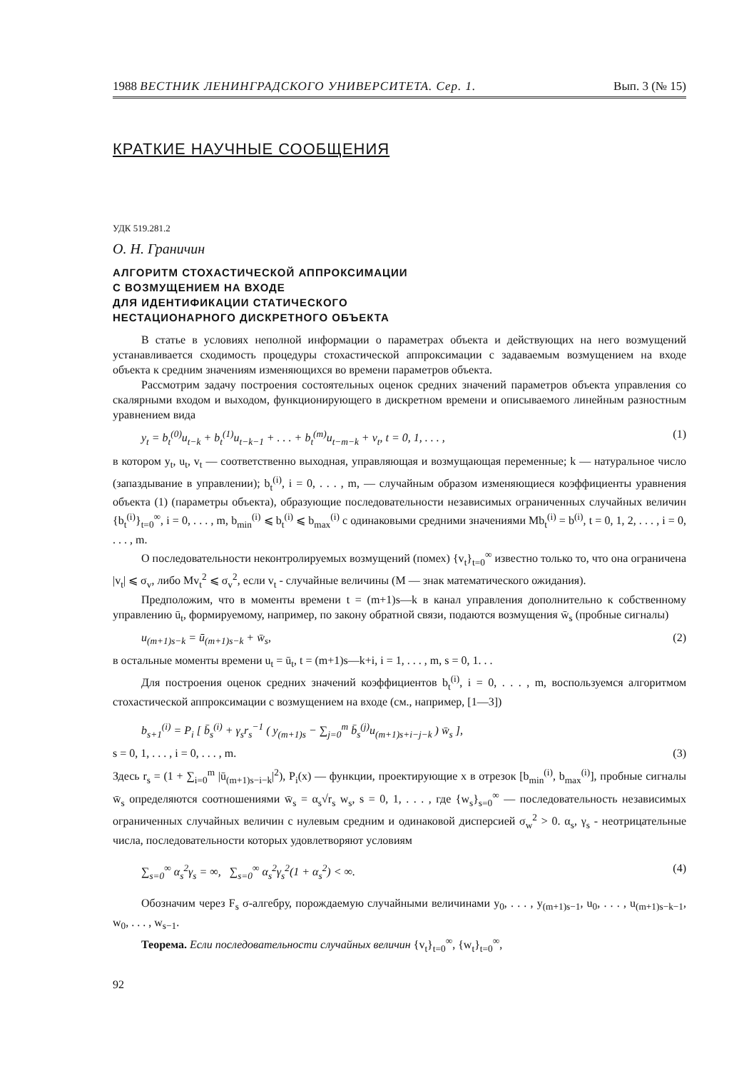1988 ВЕСТНИК ЛЕНИНГРАДСКОГО УНИВЕРСИТЕТА. Сер. 1. Вып. 3 (№ 15)
КРАТКИЕ НАУЧНЫЕ СООБЩЕНИЯ
УДК 519.281.2
О. Н. Граничин
АЛГОРИТМ СТОХАСТИЧЕСКОЙ АППРОКСИМАЦИИ
С ВОЗМУЩЕНИЕМ НА ВХОДЕ
ДЛЯ ИДЕНТИФИКАЦИИ СТАТИЧЕСКОГО
НЕСТАЦИОНАРНОГО ДИСКРЕТНОГО ОБЪЕКТА
В статье в условиях неполной информации о параметрах объекта и действующих на него возмущений устанавливается сходимость процедуры стохастической аппроксимации с задаваемым возмущением на входе объекта к средним значениям изменяющихся во времени параметров объекта.
Рассмотрим задачу построения состоятельных оценок средних значений параметров объекта управления со скалярными входом и выходом, функционирующего в дискретном времени и описываемого линейным разностным уравнением вида
y<sub>t</sub> = b<sub>t</sub><sup>(0)</sup>u<sub>t−k</sub> + b<sub>t</sub><sup>(1)</sup>u<sub>t−k−1</sub> + . . . + b<sub>t</sub><sup>(m)</sup>u<sub>t−m−k</sub> + v<sub>t</sub>, t = 0, 1, . . . , (1)
в котором y<sub>t</sub>, u<sub>t</sub>, v<sub>t</sub> — соответственно выходная, управляющая и возмущающая переменные; k — натуральное число (запаздывание в управлении); b<sub>t</sub><sup>(i)</sup>, i = 0, . . . , m, — случайным образом изменяющиеся коэффициенты уравнения объекта (1) (параметры объекта), образующие последовательности независимых ограниченных случайных величин {b<sub>t</sub><sup>(i)</sup>}<sub>t=0</sub><sup>∞</sup>, i = 0, . . . , m, b<sub>min</sub><sup>(i)</sup> ⩽ b<sub>t</sub><sup>(i)</sup> ⩽ b<sub>max</sub><sup>(i)</sup> с одинаковыми средними значениями Mb<sub>t</sub><sup>(i)</sup> = b<sup>(i)</sup>, t = 0, 1, 2, . . . , i = 0, . . . , m.
О последовательности неконтролируемых возмущений (помех) {v<sub>t</sub>}<sub>t=0</sub><sup>∞</sup> известно только то, что она ограничена |v<sub>t</sub>| ⩽ σ<sub>v</sub>, либо Mv<sub>t</sub><sup>2</sup> ⩽ σ<sub>v</sub><sup>2</sup>, если v<sub>t</sub> - случайные величины (M — знак математического ожидания).
Предположим, что в моменты времени t = (m+1)s—k в канал управления дополнительно к собственному управлению ū<sub>t</sub>, формируемому, например, по закону обратной связи, подаются возмущения w̄<sub>s</sub> (пробные сигналы)
u<sub>(m+1)s−k</sub> = ū<sub>(m+1)s−k</sub> + w̄<sub>s</sub>, (2)
в остальные моменты времени u<sub>t</sub> = ū<sub>t</sub>, t = (m+1)s—k+i, i = 1, . . . , m, s = 0, 1. . .
Для построения оценок средних значений коэффициентов b<sub>t</sub><sup>(i)</sup>, i = 0, . . . , m, воспользуемся алгоритмом стохастической аппроксимации с возмущением на входе (см., например, [1—3])
b<sub>s+1</sub><sup>(i)</sup> = P<sub>i</sub> [ b̄<sub>s</sub><sup>(i)</sup> + γ<sub>s</sub>r<sub>s</sub><sup>−1</sup> ( y<sub>(m+1)s</sub> − ∑<sub>j=0</sub><sup>m</sup> b̄<sub>s</sub><sup>(j)</sup>u<sub>(m+1)s+i−j−k</sub> ) w̄<sub>s</sub> ],
s = 0, 1, . . . , i = 0, . . . , m. (3)
Здесь r<sub>s</sub> = (1 + ∑<sub>i=0</sub><sup>m</sup> |ū<sub>(m+1)s−i−k</sub>|<sup>2</sup>), P<sub>i</sub>(x) — функции, проектирующие x в отрезок [b<sub>min</sub><sup>(i)</sup>, b<sub>max</sub><sup>(i)</sup>], пробные сигналы w̄<sub>s</sub> определяются соотношениями w̄<sub>s</sub> = α<sub>s</sub>√r<sub>s</sub> w<sub>s</sub>, s = 0, 1, . . . , где {w<sub>s</sub>}<sub>s=0</sub><sup>∞</sup> — последовательность независимых ограниченных случайных величин с нулевым средним и одинаковой дисперсией σ<sub>w</sub><sup>2</sup> > 0. α<sub>s</sub>, γ<sub>s</sub> - неотрицательные числа, последовательности которых удовлетворяют условиям
∑<sub>s=0</sub><sup>∞</sup> α<sub>s</sub><sup>2</sup>γ<sub>s</sub> = ∞, ∑<sub>s=0</sub><sup>∞</sup> α<sub>s</sub><sup>2</sup>γ<sub>s</sub><sup>2</sup>(1 + α<sub>s</sub><sup>2</sup>) < ∞. (4)
Обозначим через F<sub>s</sub> σ-алгебру, порождаемую случайными величинами y<sub>0</sub>, . . . , y<sub>(m+1)s−1</sub>, u<sub>0</sub>, . . . , u<sub>(m+1)s−k−1</sub>, w<sub>0</sub>, . . . , w<sub>s−1</sub>.
Теорема. Если последовательности случайных величин {v<sub>t</sub>}<sub>t=0</sub><sup>∞</sup>, {w<sub>t</sub>}<sub>t=0</sub><sup>∞</sup>,
92